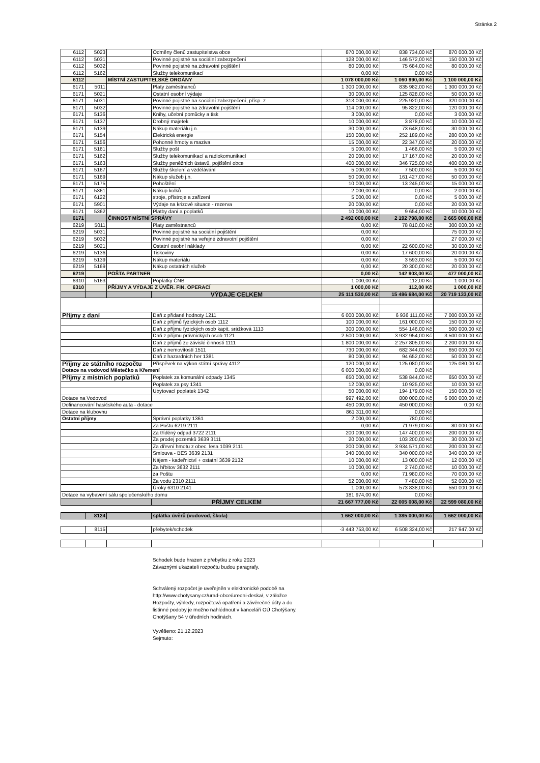Stránka 2
| 6112 | 5023 | | Odměny členů zastupitelstva obce | 870 000,00 Kč | 838 734,00 Kč | 870 000,00 Kč |
| 6112 | 5031 | | Povinné pojistné na sociální zabezpečení | 128 000,00 Kč | 146 572,00 Kč | 150 000,00 Kč |
| 6112 | 5032 | | Povinné pojistné na zdravotní pojištění | 80 000,00 Kč | 75 684,00 Kč | 80 000,00 Kč |
| 6112 | 5162 | | Služby telekomunikací | 0,00 Kč | 0,00 Kč | |
| 6112 | | MÍSTNÍ ZASTUPITELSKÉ ORGÁNY | | 1 078 000,00 Kč | 1 060 990,00 Kč | 1 100 000,00 Kč |
| 6171 | 5011 | | Platy zaměstnanců | 1 300 000,00 Kč | 835 982,00 Kč | 1 300 000,00 Kč |
| 6171 | 5021 | | Ostatní osobní výdaje | 30 000,00 Kč | 125 828,00 Kč | 50 000,00 Kč |
| 6171 | 5031 | | Povinné pojistné na sociální zabezpečení, přísp. z | 313 000,00 Kč | 225 920,00 Kč | 320 000,00 Kč |
| 6171 | 5032 | | Povinné pojistné na zdravotní pojištění | 114 000,00 Kč | 95 822,00 Kč | 120 000,00 Kč |
| 6171 | 5136 | | Knihy, učební pomůcky a tisk | 3 000,00 Kč | 0,00 Kč | 3 000,00 Kč |
| 6171 | 5137 | | Drobný majetek | 10 000,00 Kč | 3 878,00 Kč | 10 000,00 Kč |
| 6171 | 5139 | | Nákup materiálu j.n. | 30 000,00 Kč | 73 648,00 Kč | 30 000,00 Kč |
| 6171 | 5154 | | Elektrická energie | 150 000,00 Kč | 252 189,00 Kč | 280 000,00 Kč |
| 6171 | 5156 | | Pohonné hmoty a maziva | 15 000,00 Kč | 22 347,00 Kč | 20 000,00 Kč |
| 6171 | 5161 | | Služby pošt | 5 000,00 Kč | 1 466,00 Kč | 5 000,00 Kč |
| 6171 | 5162 | | Služby telekomunikací a radiokomunikací | 20 000,00 Kč | 17 167,00 Kč | 20 000,00 Kč |
| 6171 | 5163 | | Služby peněžních ústavů, pojištění obce | 400 000,00 Kč | 346 725,00 Kč | 400 000,00 Kč |
| 6171 | 5167 | | Služby školení a vzdělávání | 5 000,00 Kč | 7 500,00 Kč | 5 000,00 Kč |
| 6171 | 5169 | | Nákup služeb j.n. | 50 000,00 Kč | 161 427,00 Kč | 50 000,00 Kč |
| 6171 | 5175 | | Pohoštění | 10 000,00 Kč | 13 245,00 Kč | 15 000,00 Kč |
| 6171 | 5361 | | Nákup kolků | 2 000,00 Kč | 0,00 Kč | 2 000,00 Kč |
| 6171 | 6122 | | stroje, přístroje a zařízení | 5 000,00 Kč | 0,00 Kč | 5 000,00 Kč |
| 6171 | 5901 | | Výdaje na krizové situace - rezerva | 20 000,00 Kč | 0,00 Kč | 20 000,00 Kč |
| 6171 | 5362 | | Platby daní a poplatků | 10 000,00 Kč | 9 654,00 Kč | 10 000,00 Kč |
| 6171 | | ČINNOST MÍSTNÍ SPRÁVY | | 2 492 000,00 Kč | 2 192 798,00 Kč | 2 665 000,00 Kč |
| 6219 | 5011 | | Platy zaměstnanců | 0,00 Kč | 78 810,00 Kč | 300 000,00 Kč |
| 6219 | 5031 | | Povinné pojistné na sociální pojištění | 0,00 Kč | | 75 000,00 Kč |
| 6219 | 5032 | | Povinné pojistné na veřejné zdravotní pojištění | 0,00 Kč | | 27 000,00 Kč |
| 6219 | 5021 | | Ostatní osobní náklady | 0,00 Kč | 22 600,00 Kč | 30 000,00 Kč |
| 6219 | 5136 | | Tiskoviny | 0,00 Kč | 17 600,00 Kč | 20 000,00 Kč |
| 6219 | 5139 | | Nákup materiálu | 0,00 Kč | 3 593,00 Kč | 5 000,00 Kč |
| 6219 | 5169 | | Nákup ostatních služeb | 0,00 Kč | 20 300,00 Kč | 20 000,00 Kč |
| 6219 | | POŠTA PARTNER | | 0,00 Kč | 142 903,00 Kč | 477 000,00 Kč |
| 6310 | 5163 | | Poplatky ČNB | 1 000,00 Kč | 112,00 Kč | 1 000,00 Kč |
| 6310 | | PŘÍJMY A VÝDAJE Z ÚVĚR. FIN. OPERACÍ | | 1 000,00 Kč | 112,00 Kč | 1 000,00 Kč |
| | | | VÝDAJE CELKEM | 25 111 530,00 Kč | 15 496 684,00 Kč | 20 719 133,00 Kč |
| Příjmy z daní | | | Daň z přidané hodnoty 1211 | 6 000 000,00 Kč | 6 936 111,00 Kč | 7 000 000,00 Kč |
| | | | Daň z příjmů fyzických osob 1112 | 100 000,00 Kč | 161 000,00 Kč | 150 000,00 Kč |
| | | | Daň z příjmu fyzických osob kapit. srážková 1113 | 300 000,00 Kč | 554 146,00 Kč | 500 000,00 Kč |
| | | | Daň z příjmu právnických osob 1121 | 2 500 000,00 Kč | 3 932 954,00 Kč | 3 500 000,00 Kč |
| | | | Daň z příjmů ze závislé činnosti 1111 | 1 800 000,00 Kč | 2 257 805,00 Kč | 2 200 000,00 Kč |
| | | | Daň z nemovitostí 1511 | 730 000,00 Kč | 682 344,00 Kč | 650 000,00 Kč |
| | | | Daň z hazardních her 1381 | 80 000,00 Kč | 94 652,00 Kč | 50 000,00 Kč |
| Příjmy ze státního rozpočtu | | | Příspěvek na výkon státní správy 4112 | 120 000,00 Kč | 125 080,00 Kč | 125 080,00 Kč |
| Dotace na vodovod Městečko a Křemení | | | | 6 000 000,00 Kč | 0,00 Kč | |
| Příjmy z místních poplatků | | | Poplatek za komunální odpady 1345 | 650 000,00 Kč | 538 844,00 Kč | 650 000,00 Kč |
| | | | Poplatek za psy 1341 | 12 000,00 Kč | 10 925,00 Kč | 10 000,00 Kč |
| | | | Ubytovací poplatek 1342 | 50 000,00 Kč | 194 179,00 Kč | 150 000,00 Kč |
| Dotace na Vodovod | | | | 997 492,00 Kč | 800 000,00 Kč | 6 000 000,00 Kč |
| Dofinancování hasičského auta - dotace | | | | 450 000,00 Kč | 450 000,00 Kč | 0,00 Kč |
| Dotace na klubovnu | | | | 861 311,00 Kč | 0,00 Kč | |
| Ostatní příjmy | | | Správní poplatky 1361 | 2 000,00 Kč | 780,00 Kč | |
| | | | Za Poštu 6219 2111 | 0,00 Kč | 71 979,00 Kč | 80 000,00 Kč |
| | | | Za tříděný odpad 3722 2111 | 200 000,00 Kč | 147 400,00 Kč | 200 000,00 Kč |
| | | | Za prodej pozemků 3639 3111 | 20 000,00 Kč | 103 200,00 Kč | 30 000,00 Kč |
| | | | Za dřevní hmotu z obec. lesa 1039 2111 | 200 000,00 Kč | 3 934 571,00 Kč | 200 000,00 Kč |
| | | | Smlouva - BES 3639 2131 | 340 000,00 Kč | 340 000,00 Kč | 340 000,00 Kč |
| | | | Nájem - kadeřnictví + ostatní 3639 2132 | 10 000,00 Kč | 13 000,00 Kč | 12 000,00 Kč |
| | | | Za hřbitov 3632 2111 | 10 000,00 Kč | 2 740,00 Kč | 10 000,00 Kč |
| | | | za Poštu | 0,00 Kč | 71 980,00 Kč | 70 000,00 Kč |
| | | | Za vodu 2310 2111 | 52 000,00 Kč | 7 480,00 Kč | 52 000,00 Kč |
| | | | Úroky 6310 2141 | 1 000,00 Kč | 573 838,00 Kč | 550 000,00 Kč |
| Dotace na vybavení sálu společenského domu | | | | 181 974,00 Kč | 0,00 Kč | |
| | | | PŘÍJMY CELKEM | 21 667 777,00 Kč | 22 005 008,00 Kč | 22 599 080,00 Kč |
| | 8124 | | splátka úvěrů (vodovod, škola) | 1 662 000,00 Kč | 1 385 000,00 Kč | 1 662 000,00 Kč |
| | 8115 | | přebytek/schodek | -3 443 753,00 Kč | 6 508 324,00 Kč | 217 947,00 Kč |
Schodek bude hrazen z přebytku z roku 2023
Závaznými ukazateli rozpočtu budou paragrafy.
Schválený rozpočet je uveřejněn v elektronické podobě na
http://www.chotysany.cz/urad-obce/uredni-deska/, v záložce
Rozpočty, výhledy, rozpočtová opatření a závěrečné účty a do
listinné podoby je možno nahlédnout v kanceláři OÚ Chotýšany,
Chotýšany 54 v úředních hodinách.
Vyvěšeno: 21.12.2023
Sejmuto: